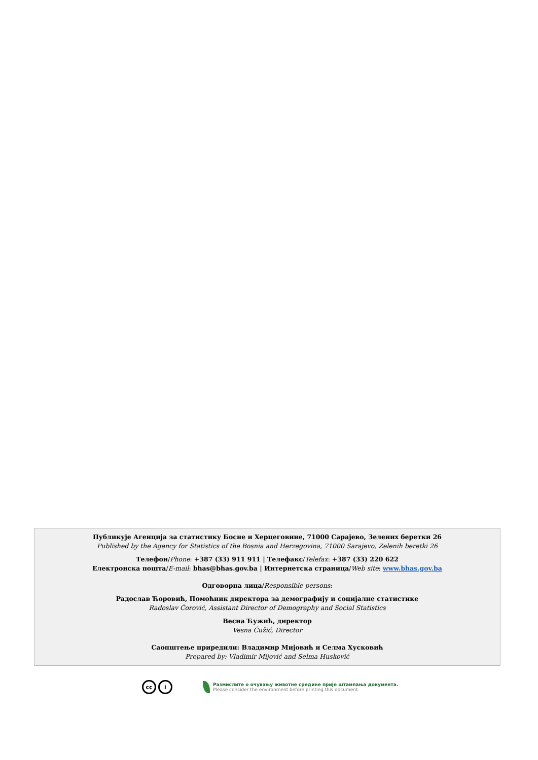Публикује Агенција за статистику Босне и Херцеговине, 71000 Сарајево, Зелених беретки 26
Published by the Agency for Statistics of the Bosnia and Herzegovina, 71000 Sarajevo, Zelenih beretki 26
Телефон/Phone: +387 (33) 911 911 | Телефакс/Telefax: +387 (33) 220 622
Електронска пошта/E-mail: bhas@bhas.gov.ba | Интернетска страница/Web site: www.bhas.gov.ba
Одговорна лица/Responsible persons:
Радослав Ћоровић, Помоћник директора за демографију и социјалне статистике
Radoslav Ćorović, Assistant Director of Demography and Social Statistics
Весна Ћужић, директор
Vesna Ćužić, Director
Саопштење приредили: Владимир Мијовић и Селма Хусковић
Prepared by: Vladimir Mijović and Selma Husković
cc i
Размислите о очувању животне средине прије штампања документа.
Please consider the environment before printing this document.